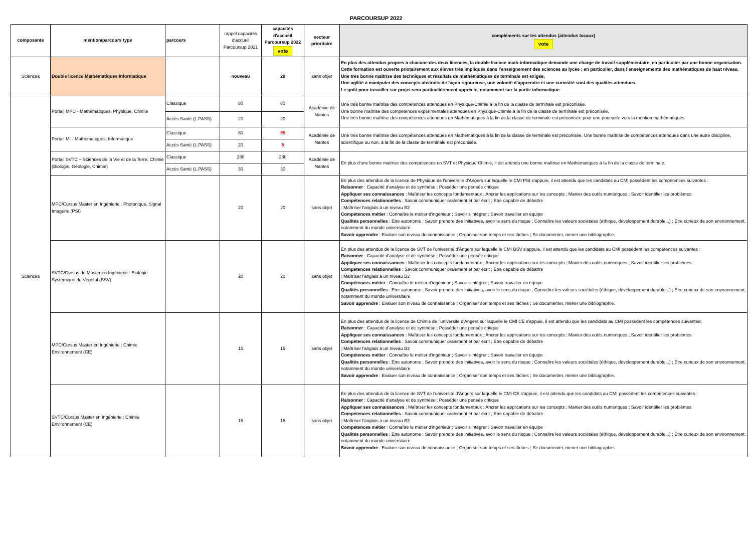PARCOURSUP 2022
| composante | mention/parcours type | parcours | rappel capacités d'accueil Parcoursup 2021 | capacités d'accueil Parcoursup 2022 vote | secteur prioritaire | compléments sur les attendus (attendus locaux) vote |
| --- | --- | --- | --- | --- | --- | --- |
| Sciences | Double licence Mathématiques Informatique | | nouveau | 20 | sans objet | En plus des attendus propres à chacune des deux licences, la double licence math-informatique demande une charge de travail supplémentaire, en particulier par une bonne organisation. Cette formation est ouverte priotairement aux élèves très impliqués dans l'enseignement des sciences au lycée : en particulier, dans l'enseignements des mathématiques de haut niveau. Une très bonne maîtrise des techniques et résultats de mathématiques de terminale est exigée. Une agilité à manipuler des concepts abstraits de façon rigoureuse, une volonté d'apprendre et une curiosité sont des qualités attendues. Le goût pour travailler sur projet sera particulièrement apprécié, notamment sur la partie informatique. |
| Sciences | Portail MPC - Mathématiques, Physique, Chimie | Classique | 80 | 80 | Académie de Nantes | Une très bonne maîtrise des compétences attendues en Physique-Chimie à la fin de la classe de terminale est préconisée. Une bonne maîtrise des compétences expérimentales attendues en Physique-Chimie à la fin de la classe de terminale est préconisée. Une très bonne maîtrise des compétences attendues en Mathématiques à la fin de la classe de terminale est préconisée pour une poursuite vers la mention mathématiques. |
| | | Accès Santé (L.PASS) | 20 | 20 | | |
| | Portail MI - Mathématiques, Informatique | Classique | 80 | 95 | Académie de Nantes | Une très bonne maîtrise des compétences attendues en Mathématiques à la fin de la classe de terminale est préconisée. Une bonne maîtrise de compétences attendues dans une autre discipline, scientifique ou non, à la fin de la classe de terminale est préconisée. |
| | | Accès Santé (L.PASS) | 20 | 5 | | |
| | Portail SVTC – Sciences de la Vie et de la Terre, Chimie (Biologie, Géologie, Chimie) | Classique | 280 | 280 | Académie de Nantes | En plus d'une bonne maitrise des compétences en SVT et Physique Chimie, il est attendu une bonne maîtrise en Mathématiques à la fin de la classe de terminale. |
| | | Accès Santé (L.PASS) | 30 | 30 | | |
| | MPC/Cursus Master en Ingénierie : Photonique, Signal Imagerie (PSI) | | 20 | 20 | sans objet | En plus des attendus de la licence de Physique de l'université d'Angers sur laquelle le CMI PSI s'appuie, il est attendu que les candidats au CMI possèdent les compétences suivantes : Raisonner : Capacité d'analyse et de synthèse ; Posséder une pensée critique Appliquer ses connaissances : Maîtriser les concepts fondamentaux ; Ancrer les applications sur les concepts ; Manier des outils numériques ; Savoir identifier les problèmes Compétences relationnelles : Savoir communiquer oralement et par écrit ; Etre capable de débattre ; Maîtriser l'anglais à un niveau B2 Compétences métier : Connaître le métier d'ingénieur ; Savoir s'intégrer ; Savoir travailler en équipe Qualités personnelles : Etre autonome ; Savoir prendre des initiatives, avoir le sens du risque ; Connaître les valeurs sociétales (éthique, développement durable...) ; Etre curieux de son environnement, notamment du monde universitaire Savoir apprendre : Evaluer son niveau de connaissance ; Organiser son temps et ses tâches ; Se documenter, mener une bibliographie. |
| | SVTC/Cursus de Master en Ingénierie : Biologie Systémique du Végétal (BSV) | | 20 | 20 | sans objet | En plus des attendus de la licence de SVT de l'université d'Angers sur laquelle le CMI BSV s'appuie, il est attendu que les candidats au CMI possèdent les compétences suivantes : Raisonner : Capacité d'analyse et de synthèse ; Posséder une pensée critique Appliquer ses connaissances : Maîtriser les concepts fondamentaux ; Ancrer les applications sur les concepts ; Manier des outils numériques ; Savoir identifier les problèmes Compétences relationnelles : Savoir communiquer oralement et par écrit ; Etre capable de débattre ; Maîtriser l'anglais à un niveau B2 Compétences métier : Connaître le métier d'ingénieur ; Savoir s'intégrer ; Savoir travailler en équipe Qualités personnelles : Etre autonome ; Savoir prendre des initiatives, avoir le sens du risque ; Connaître les valeurs sociétales (éthique, développement durable...) ; Etre curieux de son environnement, notamment du monde universitaire Savoir apprendre : Evaluer son niveau de connaissance ; Organiser son temps et ses tâches ; Se documenter, mener une bibliographie. |
| | MPC/Cursus Master en Ingénierie : Chimie Environnement (CE) | | 15 | 15 | sans objet | En plus des attendus de la licence de Chimie de l'université d'Angers sur laquelle le CMI CE s'appuie, il est attendu que les candidats au CMI possèdent les compétences suivantes: Raisonner : Capacité d'analyse et de synthèse ; Posséder une pensée critique Appliquer ses connaissances : Maîtriser les concepts fondamentaux ; Ancrer les applications sur les concepts ; Manier des outils numériques ; Savoir identifier les problèmes Compétences relationnelles : Savoir communiquer oralement et par écrit ; Etre capable de débattre ; Maîtriser l'anglais à un niveau B2 Compétences métier : Connaître le métier d'ingénieur ; Savoir s'intégrer ; Savoir travailler en équipe Qualités personnelles : Etre autonome ; Savoir prendre des initiatives, avoir le sens du risque ; Connaître les valeurs sociétales (éthique, développement durable...) ; Etre curieux de son environnement, notamment du monde universitaire Savoir apprendre : Evaluer son niveau de connaissance ; Organiser son temps et ses tâches ; Se documenter, mener une bibliographie. |
| | SVTC/Cursus Master en Ingénierie : Chimie Environnement (CE) | | 15 | 15 | sans objet | En plus des attendus de la licence de SVT de l'université d'Angers sur laquelle le CMI CE s'appuie, il est attendu que les candidats au CMI possèdent les compétences suivantes : Raisonner : Capacité d'analyse et de synthèse ; Posséder une pensée critique Appliquer ses connaissances : Maîtriser les concepts fondamentaux ; Ancrer les applications sur les concepts ; Manier des outils numériques ; Savoir identifier les problèmes Compétences relationnelles : Savoir communiquer oralement et par écrit ; Etre capable de débattre ; Maîtriser l'anglais à un niveau B2 Compétences métier : Connaître le métier d'ingénieur ; Savoir s'intégrer ; Savoir travailler en équipe Qualités personnelles : Etre autonome ; Savoir prendre des initiatives, avoir le sens du risque ; Connaître les valeurs sociétales (éthique, développement durable...) ; Etre curieux de son environnement, notamment du monde universitaire Savoir apprendre : Evaluer son niveau de connaissance ; Organiser son temps et ses tâches ; Se documenter, mener une bibliographie. |